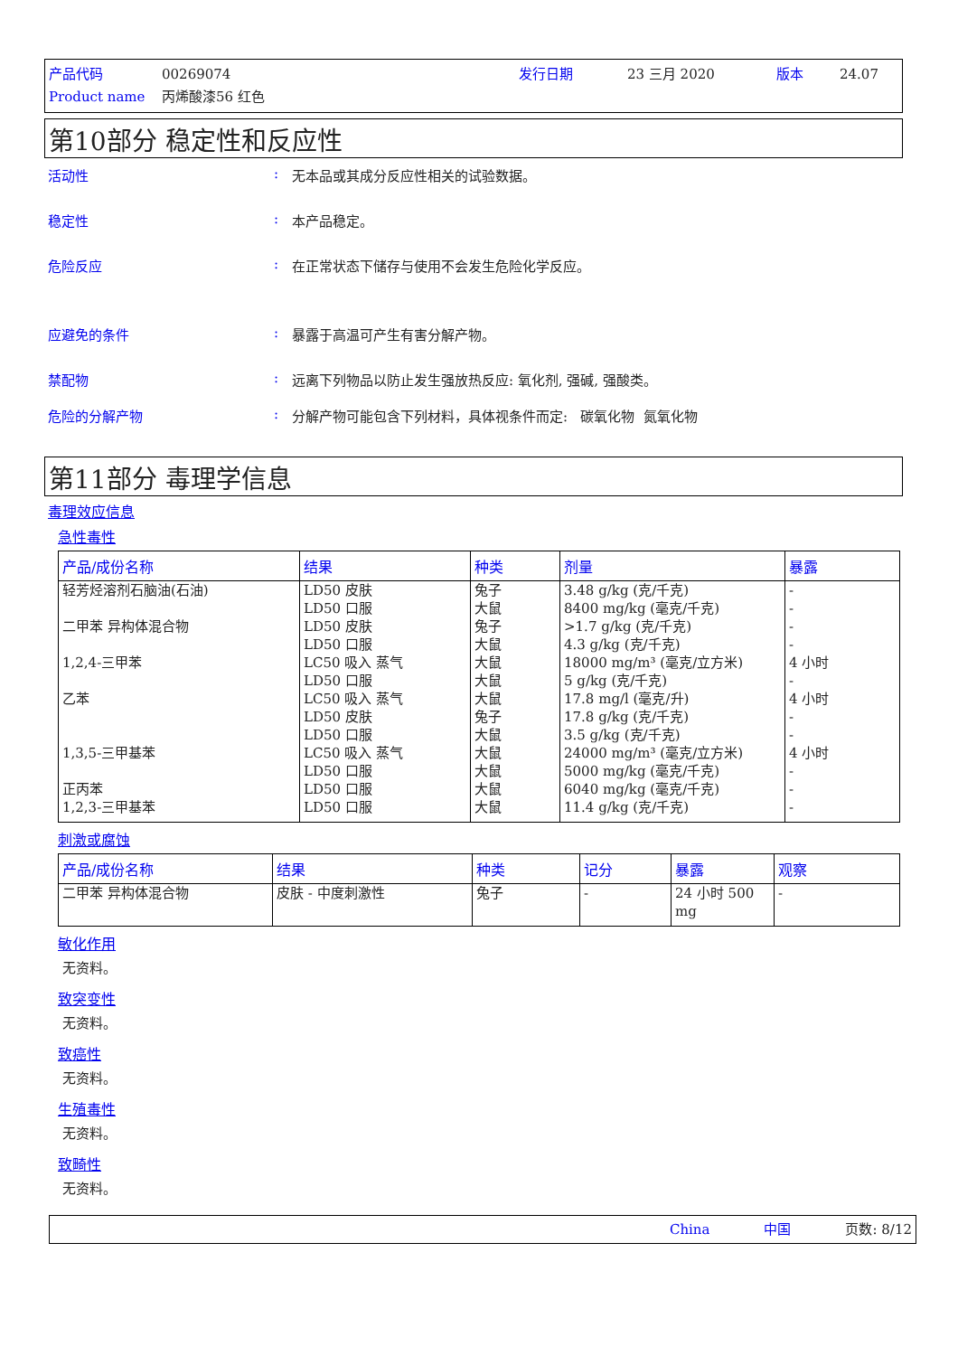产品代码 00269074 发行日期 23 三月 2020 版本 24.07
Product name 丙烯酸漆56 红色
第10部分 稳定性和反应性
活动性: 无本品或其成分反应性相关的试验数据。
稳定性: 本产品稳定。
危险反应: 在正常状态下储存与使用不会发生危险化学反应。
应避免的条件: 暴露于高温可产生有害分解产物。
禁配物: 远离下列物品以防止发生强放热反应: 氧化剂, 强碱, 强酸类。
危险的分解产物: 分解产物可能包含下列材料，具体视条件而定: 碳氧化物 氮氧化物
第11部分 毒理学信息
毒理效应信息
急性毒性
| 产品/成份名称 | 结果 | 种类 | 剂量 | 暴露 |
| --- | --- | --- | --- | --- |
| 轻芳烃溶剂石脑油(石油) 二甲苯 异构体混合物 1,2,4-三甲苯 乙苯 1,3,5-三甲基苯 正丙苯 1,2,3-三甲基苯 | LD50 皮肤 LD50 口服 LD50 皮肤 LD50 口服 LC50 吸入 蒸气 LD50 口服 LC50 吸入 蒸气 LD50 皮肤 LD50 口服 LC50 吸入 蒸气 LD50 口服 LD50 口服 LD50 口服 | 兔子 大鼠 兔子 大鼠 大鼠 大鼠 大鼠 兔子 大鼠 大鼠 大鼠 大鼠 大鼠 | 3.48 g/kg (克/千克) 8400 mg/kg (毫克/千克) >1.7 g/kg (克/千克) 4.3 g/kg (克/千克) 18000 mg/m³ (毫克/立方米) 5 g/kg (克/千克) 17.8 mg/l (毫克/升) 17.8 g/kg (克/千克) 3.5 g/kg (克/千克) 24000 mg/m³ (毫克/立方米) 5000 mg/kg (毫克/千克) 6040 mg/kg (毫克/千克) 11.4 g/kg (克/千克) | - - - - 4 小时 - 4 小时 - - 4 小时 - - - |
刺激或腐蚀
| 产品/成份名称 | 结果 | 种类 | 记分 | 暴露 | 观察 |
| --- | --- | --- | --- | --- | --- |
| 二甲苯 异构体混合物 | 皮肤 - 中度刺激性 | 兔子 | - | 24 小时 500 mg | - |
敏化作用
无资料。
致突变性
无资料。
致癌性
无资料。
生殖毒性
无资料。
致畸性
无资料。
China 中国 页数: 8/12